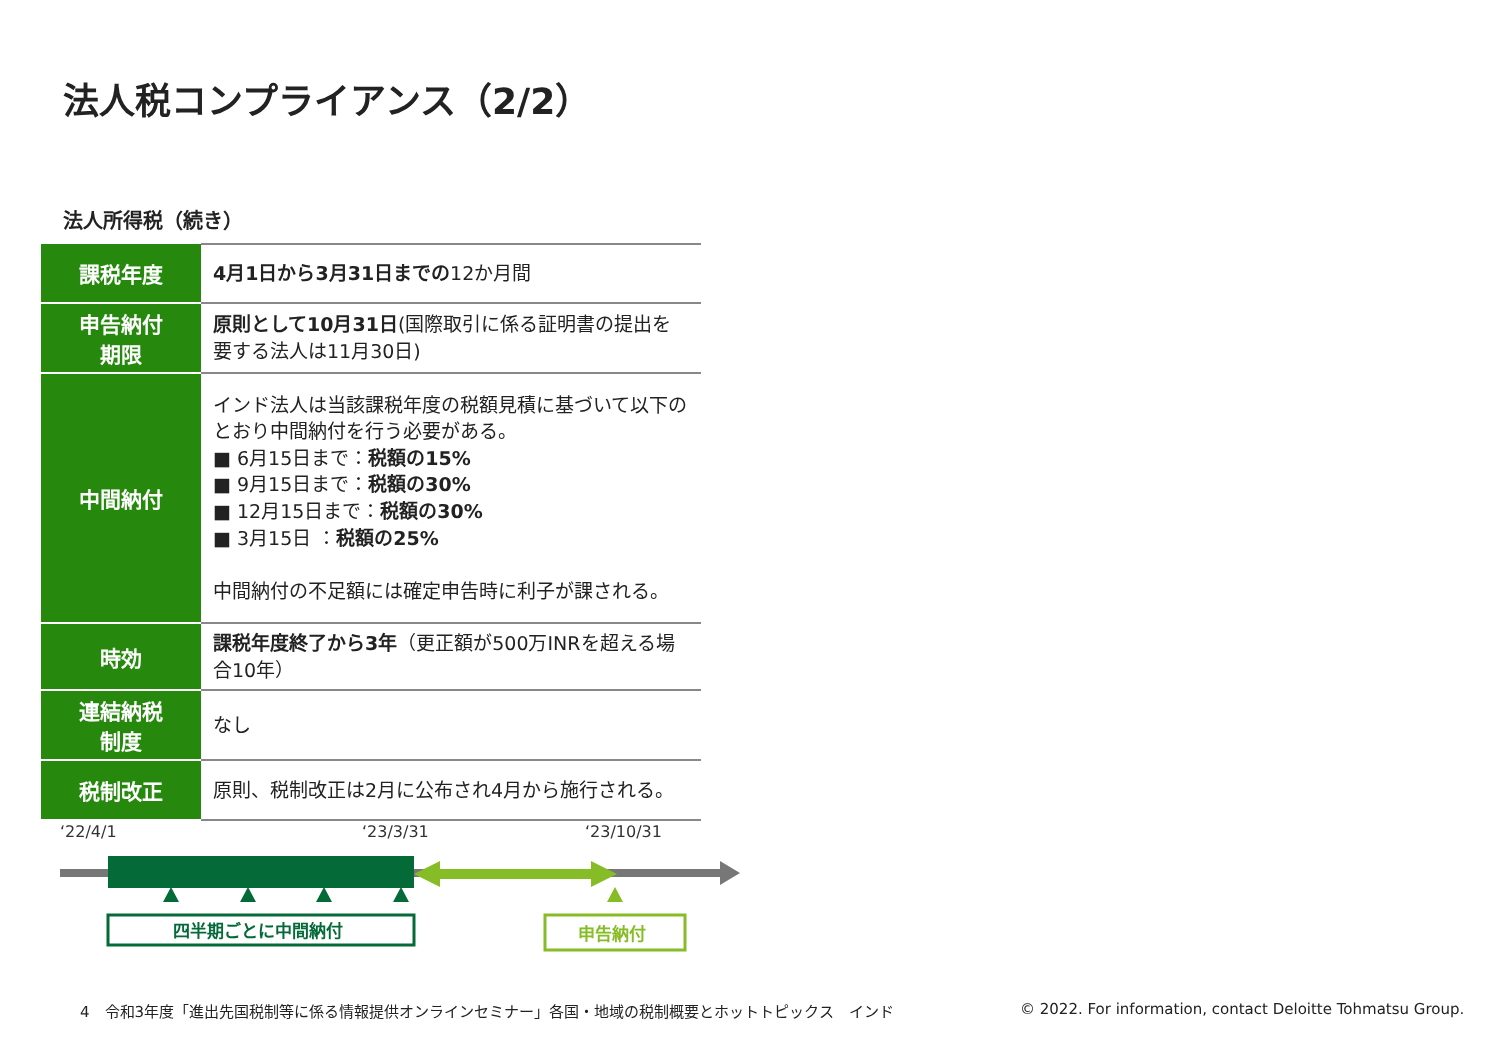法人税コンプライアンス（2/2）
法人所得税（続き）
| 課税年度 | 4月1日から3月31日までの 12か月間 |
| 申告納付 期限 | 原則として10月31日 (国際取引に係る証明書の提出を要する法人は11月30日) |
| 中間納付 | インド法人は当該課税年度の税額見積に基づいて以下のとおり中間納付を行う必要がある。 ■ 6月15日まで： 税額の15% ■ 9月15日まで： 税額の30% ■ 12月15日まで： 税額の30% ■ 3月15日 ： 税額の25% 中間納付の不足額には確定申告時に利子が課される。 |
| 時効 | 課税年度終了から3年 （更正額が500万INRを超える場合10年） |
| 連結納税 制度 | なし |
| 税制改正 | 原則、税制改正は2月に公布され4月から施行される。 |
‘22/4/1
‘23/3/31
‘23/10/31
四半期ごとに中間納付
申告納付
4　令和3年度「進出先国税制等に係る情報提供オンラインセミナー」各国・地域の税制概要とホットトピックス　インド
© 2022. For information, contact Deloitte Tohmatsu Group.